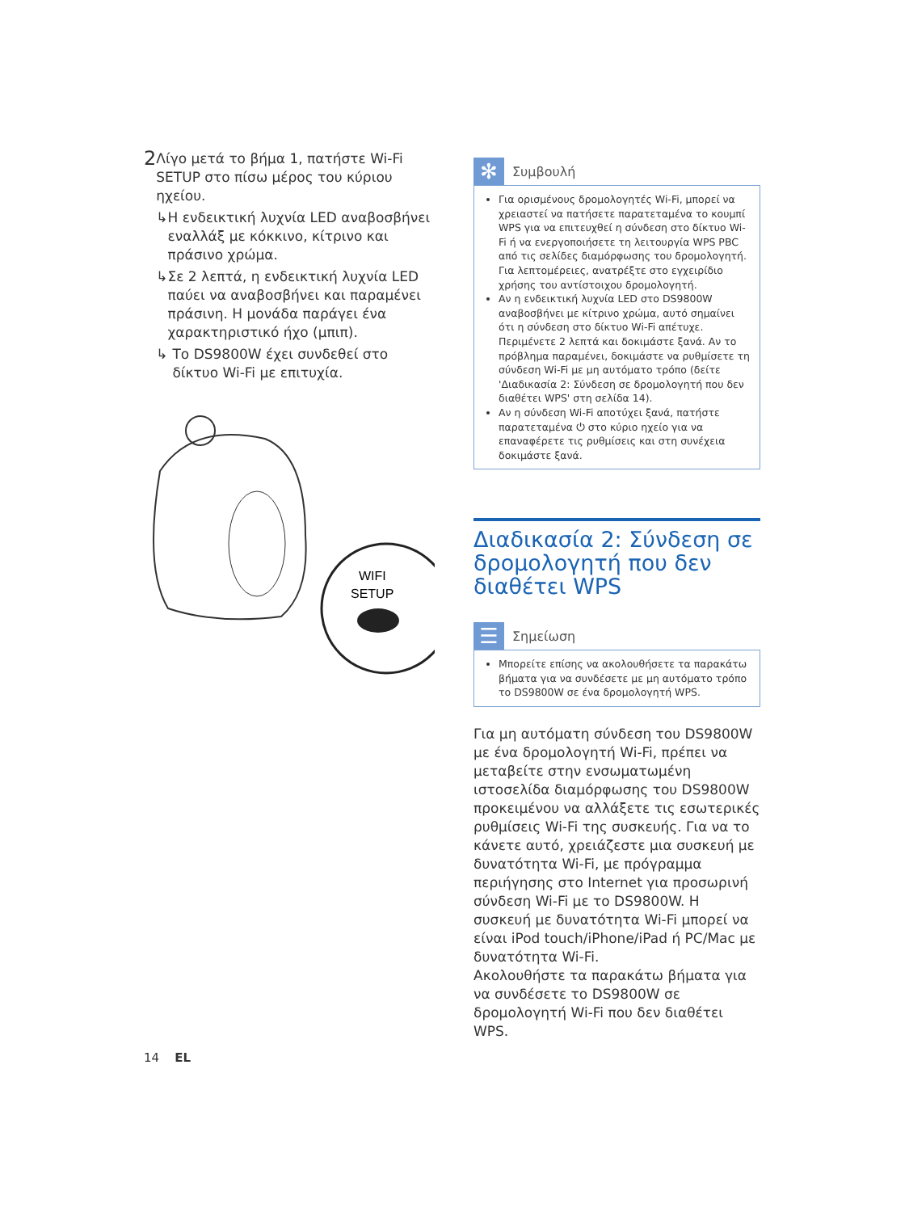2
Λίγο μετά το βήμα 1, πατήστε Wi-Fi SETUP στο πίσω μέρος του κύριου ηχείου.
↳ Η ενδεικτική λυχνία LED αναβοσβήνει εναλλάξ με κόκκινο, κίτρινο και πράσινο χρώμα.
↳ Σε 2 λεπτά, η ενδεικτική λυχνία LED παύει να αναβοσβήνει και παραμένει πράσινη. Η μονάδα παράγει ένα χαρακτηριστικό ήχο (μπιπ).
↳ Το DS9800W έχει συνδεθεί στο δίκτυο Wi-Fi με επιτυχία.
WIFI
SETUP
✻ Συμβουλή
Για ορισμένους δρομολογητές Wi-Fi, μπορεί να χρειαστεί να πατήσετε παρατεταμένα το κουμπί WPS για να επιτευχθεί η σύνδεση στο δίκτυο Wi-Fi ή να ενεργοποιήσετε τη λειτουργία WPS PBC από τις σελίδες διαμόρφωσης του δρομολογητή. Για λεπτομέρειες, ανατρέξτε στο εγχειρίδιο χρήσης του αντίστοιχου δρομολογητή.
Αν η ενδεικτική λυχνία LED στο DS9800W αναβοσβήνει με κίτρινο χρώμα, αυτό σημαίνει ότι η σύνδεση στο δίκτυο Wi-Fi απέτυχε. Περιμένετε 2 λεπτά και δοκιμάστε ξανά. Αν το πρόβλημα παραμένει, δοκιμάστε να ρυθμίσετε τη σύνδεση Wi-Fi με μη αυτόματο τρόπο (δείτε 'Διαδικασία 2: Σύνδεση σε δρομολογητή που δεν διαθέτει WPS' στη σελίδα 14).
Αν η σύνδεση Wi-Fi αποτύχει ξανά, πατήστε παρατεταμένα ⏻ στο κύριο ηχείο για να επαναφέρετε τις ρυθμίσεις και στη συνέχεια δοκιμάστε ξανά.
Διαδικασία 2: Σύνδεση σε δρομολογητή που δεν διαθέτει WPS
☰ Σημείωση
Μπορείτε επίσης να ακολουθήσετε τα παρακάτω βήματα για να συνδέσετε με μη αυτόματο τρόπο το DS9800W σε ένα δρομολογητή WPS.
Για μη αυτόματη σύνδεση του DS9800W με ένα δρομολογητή Wi-Fi, πρέπει να μεταβείτε στην ενσωματωμένη ιστοσελίδα διαμόρφωσης του DS9800W προκειμένου να αλλάξετε τις εσωτερικές ρυθμίσεις Wi-Fi της συσκευής. Για να το κάνετε αυτό, χρειάζεστε μια συσκευή με δυνατότητα Wi-Fi, με πρόγραμμα περιήγησης στο Internet για προσωρινή σύνδεση Wi-Fi με το DS9800W. Η συσκευή με δυνατότητα Wi-Fi μπορεί να είναι iPod touch/iPhone/iPad ή PC/Mac με δυνατότητα Wi-Fi.
Ακολουθήστε τα παρακάτω βήματα για να συνδέσετε το DS9800W σε δρομολογητή Wi-Fi που δεν διαθέτει WPS.
14 EL